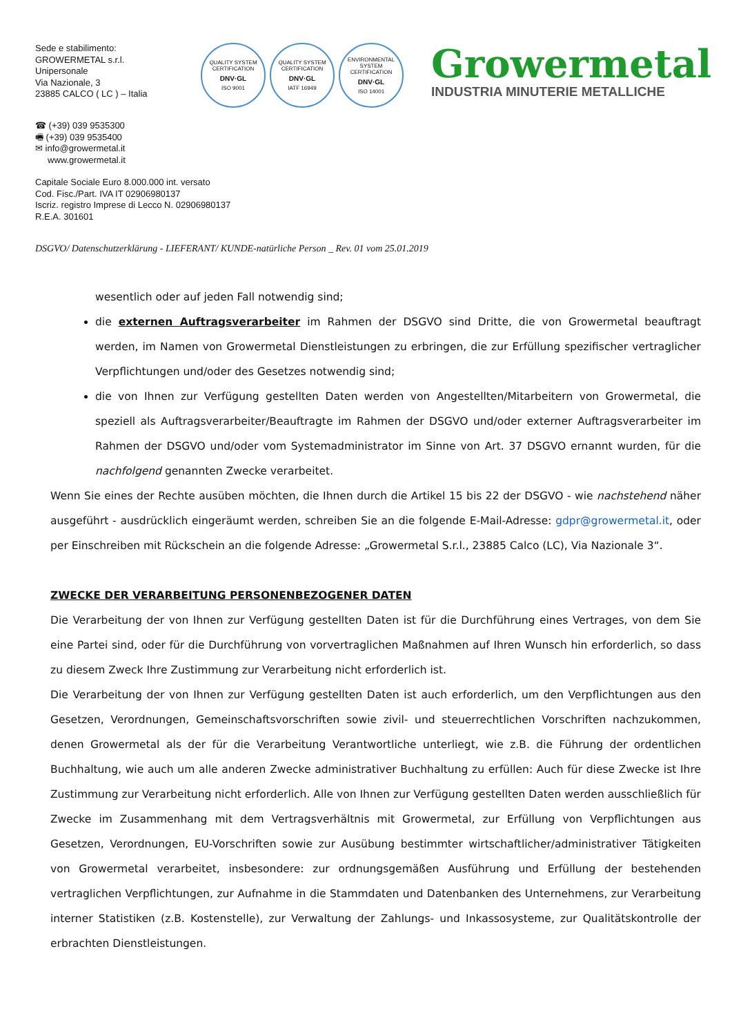Sede e stabilimento:
GROWERMETAL s.r.l.
Unipersonale
Via Nazionale, 3
23885 CALCO ( LC ) – Italia
QUALITY SYSTEM CERTIFICATION
DNV·GL
ISO 9001
QUALITY SYSTEM CERTIFICATION
DNV·GL
IATF 16949
ENVIRONMENTAL SYSTEM CERTIFICATION
DNV·GL
ISO 14001
Growermetal
INDUSTRIA MINUTERIE METALLICHE
☎ (+39) 039 9535300
🖷 (+39) 039 9535400
✉ info@growermetal.it
www.growermetal.it
Capitale Sociale Euro 8.000.000 int. versato
Cod. Fisc./Part. IVA IT 02906980137
Iscriz. registro Imprese di Lecco N. 02906980137
R.E.A. 301601
DSGVO/ Datenschutzerklärung - LIEFERANT/ KUNDE-natürliche Person _ Rev. 01 vom 25.01.2019
wesentlich oder auf jeden Fall notwendig sind;
die externen Auftragsverarbeiter im Rahmen der DSGVO sind Dritte, die von Growermetal beauftragt werden, im Namen von Growermetal Dienstleistungen zu erbringen, die zur Erfüllung spezifischer vertraglicher Verpflichtungen und/oder des Gesetzes notwendig sind;
die von Ihnen zur Verfügung gestellten Daten werden von Angestellten/Mitarbeitern von Growermetal, die speziell als Auftragsverarbeiter/Beauftragte im Rahmen der DSGVO und/oder externer Auftragsverarbeiter im Rahmen der DSGVO und/oder vom Systemadministrator im Sinne von Art. 37 DSGVO ernannt wurden, für die nachfolgend genannten Zwecke verarbeitet.
Wenn Sie eines der Rechte ausüben möchten, die Ihnen durch die Artikel 15 bis 22 der DSGVO - wie nachstehend näher ausgeführt - ausdrücklich eingeräumt werden, schreiben Sie an die folgende E-Mail-Adresse: gdpr@growermetal.it, oder per Einschreiben mit Rückschein an die folgende Adresse: „Growermetal S.r.l., 23885 Calco (LC), Via Nazionale 3“.
ZWECKE DER VERARBEITUNG PERSONENBEZOGENER DATEN
Die Verarbeitung der von Ihnen zur Verfügung gestellten Daten ist für die Durchführung eines Vertrages, von dem Sie eine Partei sind, oder für die Durchführung von vorvertraglichen Maßnahmen auf Ihren Wunsch hin erforderlich, so dass zu diesem Zweck Ihre Zustimmung zur Verarbeitung nicht erforderlich ist.
Die Verarbeitung der von Ihnen zur Verfügung gestellten Daten ist auch erforderlich, um den Verpflichtungen aus den Gesetzen, Verordnungen, Gemeinschaftsvorschriften sowie zivil- und steuerrechtlichen Vorschriften nachzukommen, denen Growermetal als der für die Verarbeitung Verantwortliche unterliegt, wie z.B. die Führung der ordentlichen Buchhaltung, wie auch um alle anderen Zwecke administrativer Buchhaltung zu erfüllen: Auch für diese Zwecke ist Ihre Zustimmung zur Verarbeitung nicht erforderlich. Alle von Ihnen zur Verfügung gestellten Daten werden ausschließlich für Zwecke im Zusammenhang mit dem Vertragsverhältnis mit Growermetal, zur Erfüllung von Verpflichtungen aus Gesetzen, Verordnungen, EU-Vorschriften sowie zur Ausübung bestimmter wirtschaftlicher/administrativer Tätigkeiten von Growermetal verarbeitet, insbesondere: zur ordnungsgemäßen Ausführung und Erfüllung der bestehenden vertraglichen Verpflichtungen, zur Aufnahme in die Stammdaten und Datenbanken des Unternehmens, zur Verarbeitung interner Statistiken (z.B. Kostenstelle), zur Verwaltung der Zahlungs- und Inkassosysteme, zur Qualitätskontrolle der erbrachten Dienstleistungen.